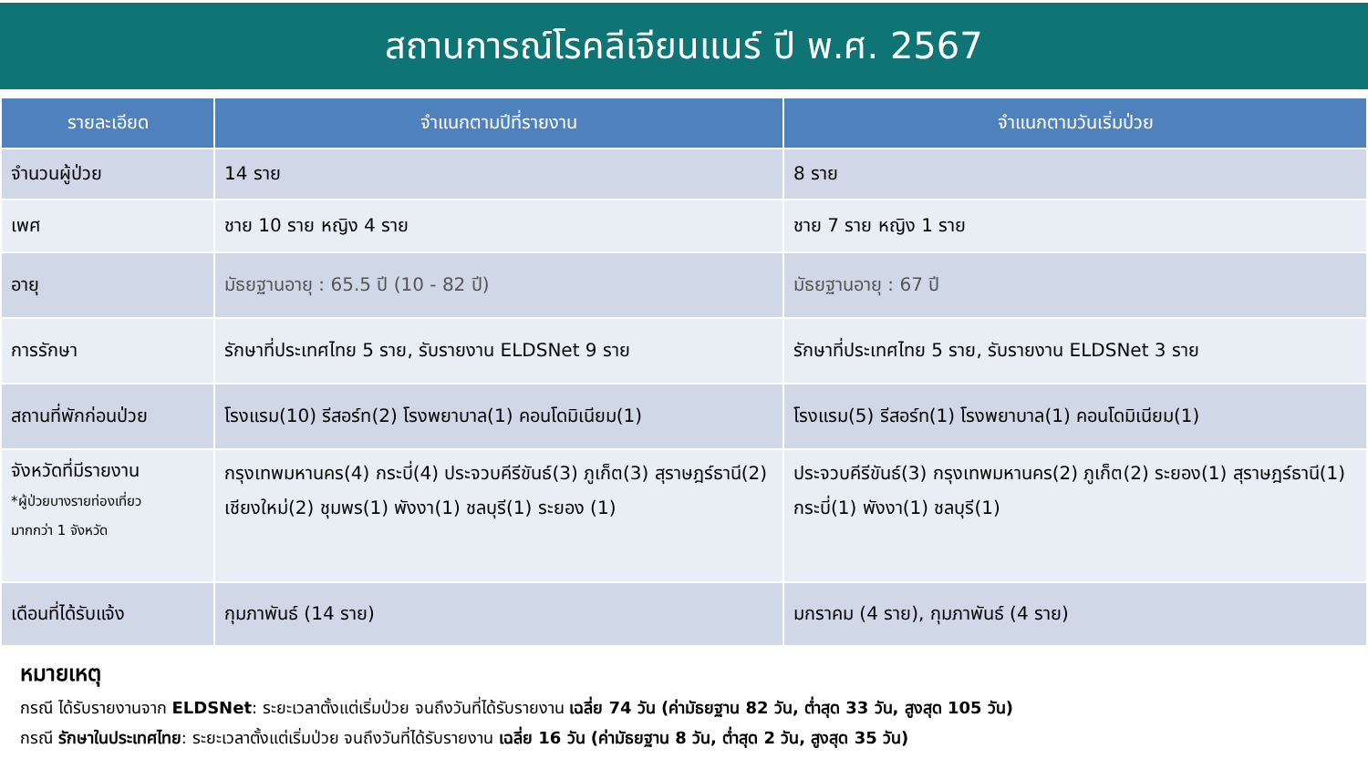สถานการณ์โรคลีเจียนแนร์ ปี พ.ศ. 2567
| รายละเอียด | จำแนกตามปีที่รายงาน | จำแนกตามวันเริ่มป่วย |
| --- | --- | --- |
| จำนวนผู้ป่วย | 14 ราย | 8 ราย |
| เพศ | ชาย 10 ราย หญิง 4 ราย | ชาย 7 ราย หญิง 1 ราย |
| อายุ | มัธยฐานอายุ : 65.5 ปี (10 - 82 ปี) | มัธยฐานอายุ : 67 ปี |
| การรักษา | รักษาที่ประเทศไทย 5 ราย, รับรายงาน ELDSNet 9 ราย | รักษาที่ประเทศไทย 5 ราย, รับรายงาน ELDSNet 3 ราย |
| สถานที่พักก่อนป่วย | โรงแรม(10) รีสอร์ท(2) โรงพยาบาล(1) คอนโดมิเนียม(1) | โรงแรม(5) รีสอร์ท(1) โรงพยาบาล(1) คอนโดมิเนียม(1) |
| จังหวัดที่มีรายงาน *ผู้ป่วยบางรายท่องเที่ยว มากกว่า 1 จังหวัด | กรุงเทพมหานคร(4) กระบี่(4) ประจวบคีรีขันธ์(3) ภูเก็ต(3) สุราษฎร์ธานี(2) เชียงใหม่(2) ชุมพร(1) พังงา(1) ชลบุรี(1) ระยอง (1) | ประจวบคีรีขันธ์(3) กรุงเทพมหานคร(2) ภูเก็ต(2) ระยอง(1) สุราษฎร์ธานี(1) กระบี่(1) พังงา(1) ชลบุรี(1) |
| เดือนที่ได้รับแจ้ง | กุมภาพันธ์ (14 ราย) | มกราคม (4 ราย), กุมภาพันธ์ (4 ราย) |
หมายเหตุ
กรณี ได้รับรายงานจาก ELDSNet: ระยะเวลาตั้งแต่เริ่มป่วย จนถึงวันที่ได้รับรายงาน เฉลี่ย 74 วัน (ค่ามัธยฐาน 82 วัน, ต่ำสุด 33 วัน, สูงสุด 105 วัน)
กรณี รักษาในประเทศไทย: ระยะเวลาตั้งแต่เริ่มป่วย จนถึงวันที่ได้รับรายงาน เฉลี่ย 16 วัน (ค่ามัธยฐาน 8 วัน, ต่ำสุด 2 วัน, สูงสุด 35 วัน)